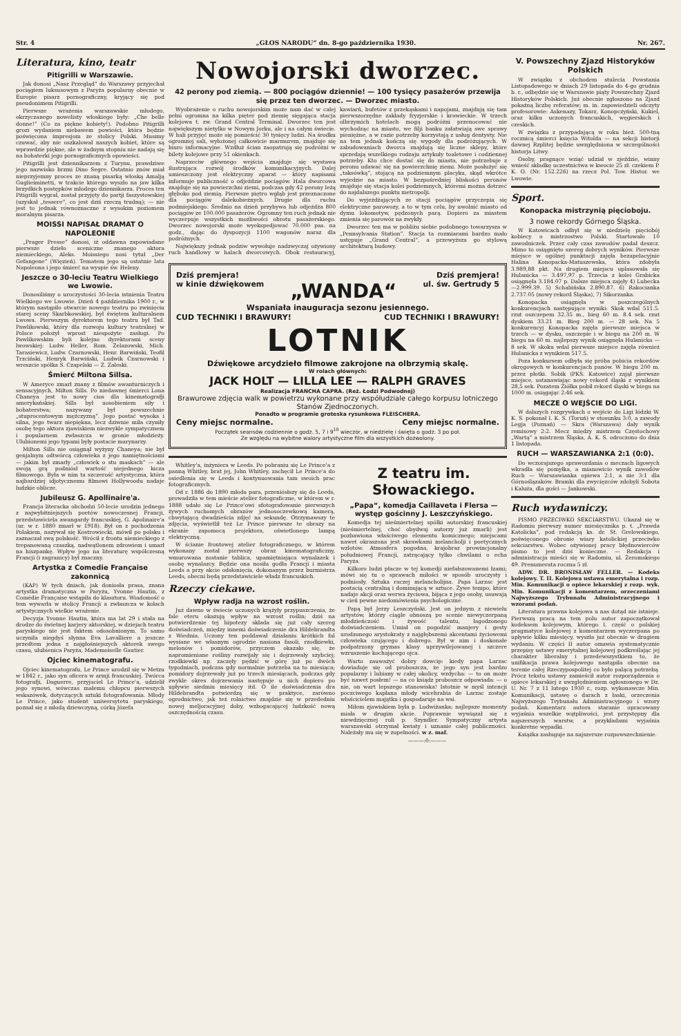Str. 4 „GŁOS NARODU“ dn. 8-go października 1930. Nr. 267.
Literatura, kino, teatr
Pitigrilli w Warszawie.
Jak donosi „Nasz Przegląd“ do Warszawy przyjechał pociągiem luksusowym z Paryża popularny obecnie w Europie pisarz pornograficzny, kryjący się pod pseudonimem Pitigrilli.
Pierwsze wrażenia warszawskie młodego, okrzyczanego nowelisty włoskiego były: „Che belle donne!“ (Co za piękne kobiety!). Podobno Pitigrilli grozi wydaniem niebawem powieści, która będzie poświęcona impresjom ze stolicy Polski. Musimy czuwać, aby nie oszkalował naszych kobiet, które są wprawdzie piękne, ale w żadnym stopniu nie nadają się na bohaterki jego pornograficznych opowieści.
Pitigrilli jest dziennikarzem z Turynu, prawdziwe jego nazwisko brzmi Dino Segre. Ostatnio znów miał nieprzyjemny proces ze znaną pisarką włoską Amalją Guglieiminetti, w trakcie którego wyszło na jaw kilka brzydkich postępków młodego dziennikarza. Proces ten Pitigrilli wygrał, został przyjęty do partji faszystowskiej (uzyskał „tessere“, co jest dziś rzeczą trudną); — nie jest to jednak równoznaczne z wysokim poziomem moralnym pisarza.
MOISSI NAPISAŁ DRAMAT O NAPOLEONIE
„Prager Presse“ donosi, iż oddawna zapowiadane pierwsze dzieło sceniczne znanego aktora niemieckiego, Aleks. Moissiego nosi tytuł „Der Gefangene“ (Więzień). Tematem jego są ostatnie lata Napoleona i jego śmierć na wyspie św. Heleny.
Jeszcze o 30-leciu Teatru Wielkiego we Lwowie.
Donosiliśmy o uroczystości 30-lecia istnienia Teatru Wielkiego we Lwowie. Dzień 4 października 1900 r., w którym nastąpiło otwarcie nowego teatru po zwinięciu starej sceny Skarbkowskiej, był świętem kulturalnem Lwowa. Pierwszym dyrektorem tego teatru był Tad. Pawlikowski, który dla rozwoju kultury teatralnej w Polsce położył wprost niespożyte zasługi. Po Pawlikowskim byli kolejno dyrektorami sceny lwowskiej: Ludw. Heller, Rom. Żelazowski, Mich. Tarasiewicz, Ludw. Czarnowski, Henr. Barwiński, Teofil Trzciński, Henryk Barwiński, Ludwik Czarnowski i wreszcie spółka S. Czapelski — Z. Zaleski.
Śmierć Miltona Sillsa.
W Ameryce zmarł znany z filmów awanturniczych i sensacyjnych, Milton Sills. Po niedawnej śmierci Lona Chaneya jest to nowy cios dla kinematografji amerykańskiej. Sills był uosobieniem siły i bohaterstwa; nazywany był powszechnie „stuprocentowym mężczyzną“. Jego postać wysoka i silna, jego twarz niepiękna, lecz dziwnie miła czyniły osobę tego aktora zjawiskiem niezwykle sympatycznem i popularnem zwłaszcza w gronie młodzieży. Ulubionemi jego typami były postacie marynarzy.
Milton Sills nie osiągnął wyżyny Chaneya; nie był genjalnym odtwórcą człowieka z jego namiętnościami — jakim był zmarły „człowiek o stu maskach“ — ale swoją grą podniósł wartość niejednego kicza filmowego. Była w nim ta szczerość artystyczna, która najbardziej idjotycznemu filmowi Hollywoodu nadaje ludzkie oblicze.
Jubileusz G. Apollinaire'a.
Francja literacka obchodzi 50-lecie urodzin jednego z najwybitniejszych poetów nowoczesnej Francji, przedstawiciela awangardy francuskiej, G. Apolinaire'a (ur. w r. 1880 zmarł w 1918). Był on z pochodzenia Polakiem, nazywał się Kostrowiecki, mówił po polsku i zaznaczał swą polskość. Wrócił z frontu niemieckiego z trepanowaną czaszką, nadwątlonem zdrowiem i umarł na hiszpankę. Wpływ jego na literaturę współczesną Francji (i zagranicy) był znaczny.
Artystka z Comedie Française zakonnicą
(KAP) W tych dniach, jak doniosła prasa, znana artystka dramatyczna w Paryżu, Yvonne Hautin, z Comédie Française wstąpiła do klasztoru. Wiadomość o tem wywarła w stolicy Francji a zwłaszcza w kołach artystycznych wielkie wrażenie.
Decyzja Yvonne Hautin, która ma lat 29 i stała na drodze do świetnej karjery aktorskiej, w dziejach teatru paryskiego nie jest faktem odosobnionym. To samo uczyniła niegdyś słynna Eva Lavalliere a jeszcze przedtem jedna z najgłośniejszych aktorek swego czasu, ulubienica Paryża, Mademoiselle Gautier.
Ojciec kinematografu.
Ojciec kinematografu, Le Prince urodził się w Metzu w 1842 r., jako syn oficera w armji francuskiej. Twórca fotografji, Daguerre, przyjaciel Le Prince'a, udzielił jego synowi, wówczas małemu chłopcu pierwszych wskazówek, dotyczących sztuki fotografowania. Młody Le Prince, jako student uniwersytetu paryskiego, poznał się z młodą dziewczyną, córką Józefa
Nowojorski dworzec.
42 perony pod ziemią. — 800 pociągów dziennie! — 100 tysięcy pasażerów przewija się przez ten dworzec. — Dworzec miasto.
Wyobrażenie o ruchu nowojorskim może nam dać w całej pełni ogromna na kilka pięter pod ziemię sięgająca stacja kolejowa t. zw. Grand Central Terminal. Dworzec ten jest największym nietylko w Nowym Jorku, ale i na całym świecie. W hali przyjęć może się pomieścić 30 tysięcy ludzi. Na środku ogromnej sali, wyłożonej całkowicie marmurem, znajduje się biuro informacyjne. Wzdłuż ścian zaopatrują się podróżni w bilety kolejowe przy 51 okienkach.
Naprzeciw głównego wejścia znajduje się wystawa ilustrująca rozwój środków komunikacyjnych. Dalej umieszczony jest elektryczny aparat — który napisami informuje publiczność o odjeździe pociągów. Hala dworcowa znajduje się na powierzchni ziemi, podczas gdy 42 perony leżą głęboko pod ziemią. Pierwsze piętro wgłąb jest przeznaczone dla pociągów dalekobieżnych. Drugie dla ruchu podmiejskiego. Średnio na dzień przybywa lub odjeżdża 800 pociągów ze 100.000 pasażerów. Ogromny ten ruch jednak nie wyczerpuje wszystkich możliwości obrotu pasażerskiego. Dworzec nowojorski może wyekspedjować 70.000 pas. na godz., dając do dyspozycji 1100 wagonów naraz dla podróżnych.
Największy jednak podziw wywołuje nadzwyczaj ożywiony ruch handlowy w halach dworcowych. Obok restauracyj, kawiarń, bufetów z przekąskami i napojami, znajdują się tam pierwszorzędne zakłady fryzjerskie i krawieckie. W trzech olbrzymich hotelach mogą podróżni przenocować nie wychodząc na miasto, we filji banku załatwiają swe sprawy pieniężne, a w razie potrzeby korzystają z usług dentysty. Nie na tem jednak kończą się wygody dla podróżujących. W zabudowaniach dworca znajdują się liczne sklepy, które sprzedają wszelkiego rodzaju artykuły toaletowe i codziennej potrzeby. Kto chce dostać się do miasta, nie potrzebuje z peronu udawać się na powierzchnię ziemi. Może posłużyć się „taksówką“, stojącą na podziemnym placyku, skąd wkrótce wyjedzie na miasto. W bezpośredniej bliskości peronów znajduje się stacja kolei podziemnych, któremi można dotrzeć do najdalszego punktu metropolji.
Do wyjeżdżających ze stacji pociągów przyczepia się elektryczne parowozy, a to w tym celu, by uwolnić miasto od dymu lokomotyw, pędzonych parą. Dopiero za miastem zmienia się parowóz na zwykły.
Dworzec ten ma w pobliżu siebie podobnego towarzysza w „Pennsylvania Station“. Stacja ta rozmiarami bardzo mało ustępuje „Grand Central“, a przewyższa go stylową architekturą budowy.
Dziś premjera! Dziś premjera!
w kinie dźwiękowem „WANDA“ul. św. Gertrudy 5
Wspaniała inauguracja sezonu jesiennego.
CUD TECHNIKI I BRAWURY! CUD TECHNIKI I BRAWURY!
LOTNIK
Dźwiękowe arcydzieło filmowe zakrojone na olbrzymią skalę.
W rolach głównych:
JACK HOLT — LILLA LEE — RALPH GRAVES
Realizacja FRANCHA CAPRA. (Reż. Łodzi Podwodnej)
Brawurowe zdjęcia walk w powietrzu wykonane przy współudziale całego korpusu lotniczego Stanów Zjednoczonych.
Ponadto w programie groteska rysunkowa FLEISCHERA.
Ceny miejsc normalne. Ceny miejsc normalne.
Początek seansów codziennie o godz. 5, 7 i 9<sup>10</sup> wieczór, w niedzielę i święta o godz. 3 po poł.
Ze względu na wybitne walory artystyczne film dla wszystkich dozwolony.
Whitley'a, inżyniera w Leeds. Po pobraniu się Le Prince'a z panną Whitley, brat jej, John Whitley, zachęcił Le Prince'a do osiedlenia się w Leeds i kontynuowania tam swoich prac fotograficznych.
Od r. 1886 do 1890 młoda para, przeniósłszy się do Leeds, prowadziła w tem mieście atelier fotograficzne, w którem w r. 1888 udało się Le Prince'owi sfotografowanie pierwszych żywych ruchomych obrazów jednosoczewkową kamerą, chwytającą dwadzieścia zdjęć na sekundę. Otrzymawszy te zdjęcia, wyświetlił też Le Prince pierwsze te obrazy na ekranie zapomocą projektora, oświetlonego lampą elektryczną.
W ścianie frontowej atelier fotograficznego, w którem wykonany został pierwszy obraz kinematograficzny, wmurowana zostanie tablica, upamiętniająca wynalazek i osobę wynalazcy. Będzie ona nosiła godła Francji i miasta Leeds a przy akcie odsłonięcia, dokonanym przez burmistrza Leeds, obecni będą przedstawiciele władz francuskich.
Rzeczy ciekawe.
Wpływ radja na wzrost roślin.
Już dawno w świecie uczonych krążyły przypuszczenia, że fale eteru okazują wpływ na wzrost roślin; dziś na potwierdzenie tej hipotezy składa się już cały szereg doświadczeń, między innemi doświadczenie dra Hildebrandta z Wiednia. Uczony ten poddawał działaniu krótkich fal wysiane we własnym ogrodzie nasiona fasoli, rzodkiewki, melonów i pomidorów, przyczem okazało się, że napromieniane rośliny rozwijały się i dojrzewały szybciej; rzodkiewki np. zaczęły pędzić w górę już po dwóch tygodniach, podczas gdy normalnie potrzeba na to miesiąca; pomidory dojrzewały już po trzech miesiącach, podczas gdy zwykle okres dojrzewania następuje u nich dopiero po upływie siedmiu miesięcy itd. O ile doświadczenia dra Hildebrandta potwierdzą się w praktyce, zarówno ogrodnictwo, jak też rolnictwo znajdzie się w przededniu nowej meljoracyjnej doby, wzbogacającej ludzkość nową oszczędnością czasu.
Z teatru im. Słowackiego.
„Papa“, komedja Caillaveta i Flersa — występ gościnny J. Leszczyńskiego.
Komedja tej nieśmiertelnej spółki autorskiej francuskiej (nieśmiertelnej, choć obydwaj autorzy już zmarli) jest pozbawiona właściwego elementu komicznego; miejscami nawet okraszona jest skrawkami melancholji i poetycznych wzlotów. Atmosfera pogodna, krajobraz prowincjonalny południowej Francji, zatrącający tylko chwilami o echa Paryża.
Kilkoro ludzi płacze w tej komedji niefałszowanemi łzami; mówi się tu o sprawach miłości w sposób uroczysty i podniosły. Sztuka raczej melancholijna. Papa Larzac jest postacią centralną i dominującą w sztuce. Żywe tempo, które nadaje akcji oraz werwa życiowa, bijąca z jego osoby, usuwają w cień pewne niedomówienia psychologiczne.
Papą był Jerzy Leszczyński. Jest on jednym z niewielu artystów, którzy ciągle obnoszą po scenie niewyczerpaną młodzieńczość i żywość talentu, łagodzonego doświadczeniem. Umiał on pogodzić manjery i gesty urodzonego arystokraty z najgłębszemi akcentami życiowemi człowieka czującego i dobrego. Był w nim i doskonałe podpatrzony grymas klasy uprzywilejowanej i szczere wzruszenie kochającego ojca.
Warto zauważyć dobry dowcip: kiedy papa Larzac dowiaduje się od proboszcza, że jego syn jest bardzo popularny i lubiany w całej okolicy, wzdycha: — to on może być nawet posłem! — na co ksiądz proboszcz odpowiada: — o nie, on wart lepszego stanowiska! Istotnie w myśl intencji poczciwego kapłana młody wicehrabia de Larzac zostaje właścicielem majątku i gospodaruje na wsi.
Miłem zjawiskiem była p. Ludwiżanka; najlepsze momenty miała w drugim akcie. Poprawnie wywiązał się z niewdzięcznej roli p. Szyndler. Sympatyczny artysta warszawski otrzymał kwiaty i uznanie całej publiczności. Należały mu się w zupełności. w z. maf.
———:0:———
V. Powszechny Zjazd Historyków Polskich
W związku z obchodem stulecia Powstania Listopadowego w dniach 29 listopada do 4-go grudnia b. r., odbędzie się w Warszawie piąty Powszechny Zjazd Historyków Polskich. Już obecnie zgłoszono na Zjazd pokaźną liczbę referatów; m. in. zapowiedzieli odczyty profesorowie: Askenazy, Tokarz, Konopczyński, Kukiel, oraz kilku uczonych francuskich, węgierskich i czeskich.
W związku z przypadającą w roku bież. 500-tną rocznicą śmierci księcia Witolda — na sekcji historji dawnej Rzplitej będzie uwzględniona w szczególności historja Litwy.
Osoby, pragnące wziąć udział w zjeździe, winny wnieść składkę uczestnictwa w kwocie 25 zł. czekiem P. K. O. (Nr. 152.226) na rzecz Pol. Tow. Histor. we Lwowie.
Sport.
Konopacka mistrzynią pięcioboju.
3 nowe rekordy Górnego Śląska.
W Katowicach odbył się w niedzielę pięciobój kobiecy o mistrzostwo Polski. Startowało 10 zawodniczek. Przez cały czas zawodów padał deszcz. Mimo to osiągnięto szereg dobrych wyników. Pierwsze miejsce w ogólnej punktacji zajęła bezapelacyjnie Halina Konopacka-Matuszewska, która zdobyła 3.989,88 pkt. Na drugiem miejscu uplasowała się Hulanicka — 3.497,97 p. Trzecia z kolei Grabicka osiągnęła 3.184.07 p. Dalsze miejsca zajęły 4) Lubecka—2.999.39. 5) Schabińska 2.890.87. 6) Rakociankа 2.737.05 (nowy rekord Śląska), 7) Sikorzanka.
Konopacka osiągnęła w poszczególnych konkurencjach następujące wyniki: Skok wdal 511.5. rzut oszczepem 32.35 m., bieg 60 m. 8.4 sek. rzut dyskiem 33.21 m. Bieg 200 m. — 28 sek. Na 5 konkurencyj Konopacka zajęła pierwsze miejsca w trzech — w dysku, oszczepie i w biegu na 200 m. W biegu na 60 m. najlepszy wynik osiągnęła Hulanicka — 8 sek. W skoku wdal pierwsze miejsce zajęła również Hulanicka z wynikiem 517.5.
Poza konkursem odbyła się próba pobicia rekordów okręgowych w konkurencjach panów. W biegu 200 m. przez płotki. Sobik (PKS. Katowice) zajął pierwsze miejsce, ustanawiając nowy rekord śląski z wynikiem 28,5 sek. Pozatem Ziółka pobił rekord śląski w biegu na 1000 m. osiągając 2:46 sek.
MECZE O WEJŚCIE DO LIGI.
W dalszych rozgrywkach o wejście do Ligi łódzki W. K. S. pokonał I. K. S. (Toruń) w stosunku 3:0, a zawody Legja (Poznań) — Skra (Warszawa) dały wynik remisowy 2:2. Mecz między mistrzem Częstochowy „Wartą“ a mistrzem Śląska, A. K. S. odroczono do dnia 1 listopada.
RUCH — WARSZAWIANKA 2:1 (0:0).
Do wczorajszego sprawozdania o meczach ligowych wkradła się pomyłka, a mianowicie wynik zawodów Ruch — Warszawianka opiewa 2:1, a nie 3:1 dla Górnoślązaków. Bramki dla zwycięzców zdobyli Sobota i Kaluża, dla gości — Jankowski.
Ruch wydawniczy.
PISMO PRZECIWKO SEKCIARSTWU. Ukazał się w Radomiu pierwszy numer miesięcznika p. t. „Prawda Katolicka“, pod redakcją ks. dr. St. Grelewskiego, poświęconego obronie wiary katolickiej przeciwko sekciarstwu. Wobec ożywionej pracy błędnowierców pismo to jest dziś konieczne. — Redakcja i administracja mieści się w Radomiu, ul. Żeromskiego 49. Prenumerata roczna 5 zł.
ADW. DR. BRONISŁAW FELLER. — Kodeks kolejowy. T. II. Kolejowa ustawa emerytalna i rozp. Min. Komunikacji o opiece lekarskiej z rozp. wyk. Min. Komunikacji z komentarzem, orzeczeniami Najwyższego Trybunału Administracyjnego i wzorami podań.
Literatura prawna kolejowa u nas dotąd nie istnieje. Pierwszą pracą na tem polu autor zapoczątkował kodeksem kolejowym, którego I. część o polskiej pragmatyce kolejowej z komentarzem wyczerpana po upływie kilku miesięcy, wyszła już obecnie w drugiem wydaniu. W części II autor omawia systematycznie przepisy ustawy emerytalnej kolejowej podkreślając jej charakter liberalny i przedewszystkiem to, że unifikacja prawa kolejowego nastąpiła obecnie na terenie całej Rzeczypospolitej co było palącą potrzebą. Prócz tekstu ustawy zamieścił autor rozporządzenia o opiece lekarskiej z uwzględnieniem ogłoszonego w Dz. U. Nr. 7 z 11 lutego 1930 r., rozp. wykonawcze Min. Komunikacji, ustawę o darach z łaski, orzeczenia Najwyższego Trybunału Administracyjnego i wzory podań. Komentarz autora staranie opracowany wyjaśnia wszelkie wątpliwości, jest przystępny dla najszerszych warstw, a przykładami wyjaśnia konkretne wypadki.
Książka zasługuje na najszersze rozpowszechnienie.